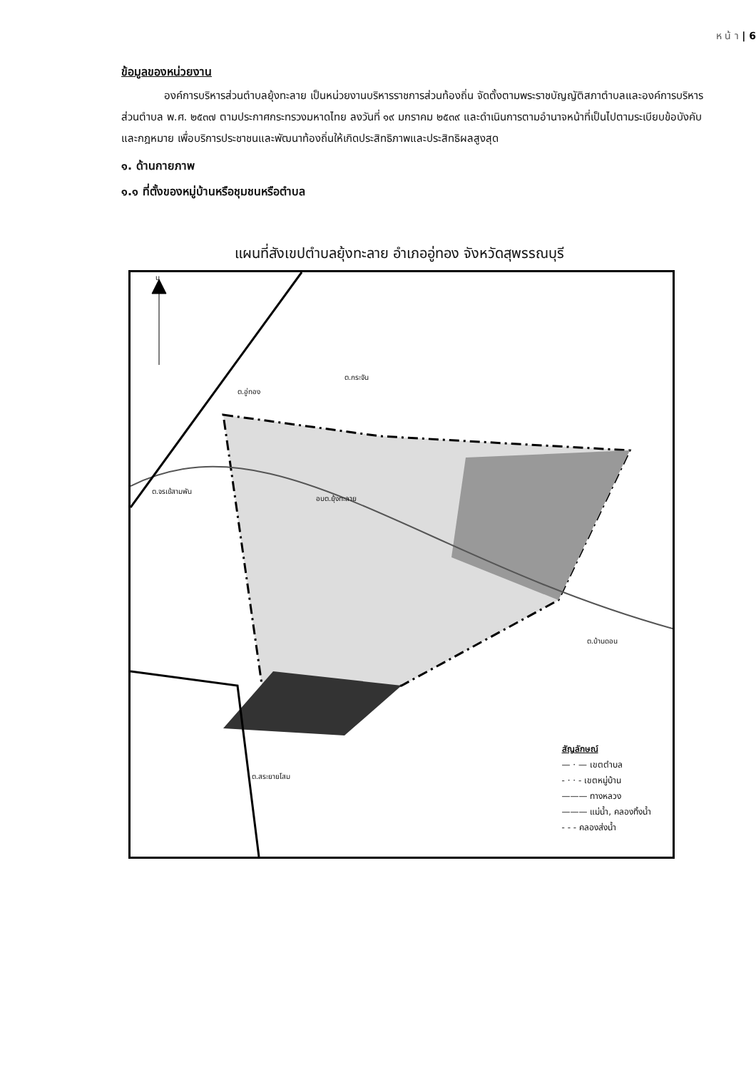ห น้ า | 6
ข้อมูลของหน่วยงาน
องค์การบริหารส่วนตำบลยุ้งทะลาย เป็นหน่วยงานบริหารราชการส่วนท้องถิ่น จัดตั้งตามพระราชบัญญัติสภาตำบลและองค์การบริหารส่วนตำบล พ.ศ. ๒๕๓๗ ตามประกาศกระทรวงมหาดไทย ลงวันที่ ๑๙ มกราคม ๒๕๓๙ และดำเนินการตามอำนาจหน้าที่เป็นไปตามระเบียบข้อบังคับและกฎหมาย เพื่อบริการประชาชนและพัฒนาท้องถิ่นให้เกิดประสิทธิภาพและประสิทธิผลสูงสุด
๑. ด้านกายภาพ
๑.๑ ที่ตั้งของหมู่บ้านหรือชุมชนหรือตำบล
แผนที่สังเขปตำบลยุ้งทะลาย อำเภออู่ทอง จังหวัดสุพรรณบุรี
น
ต.อู่ทอง
ต.กระจัน
ต.จรเข้สามพัน
ต.บ้านดอน
ต.สระยายโสม
อบต.ยุ้งทะลาย
สัญลักษณ์
— · — เขตตำบล
- · · - เขตหมู่บ้าน
——— ทางหลวง
——— แม่น้ำ, คลองทิ้งน้ำ
- - - คลองส่งน้ำ